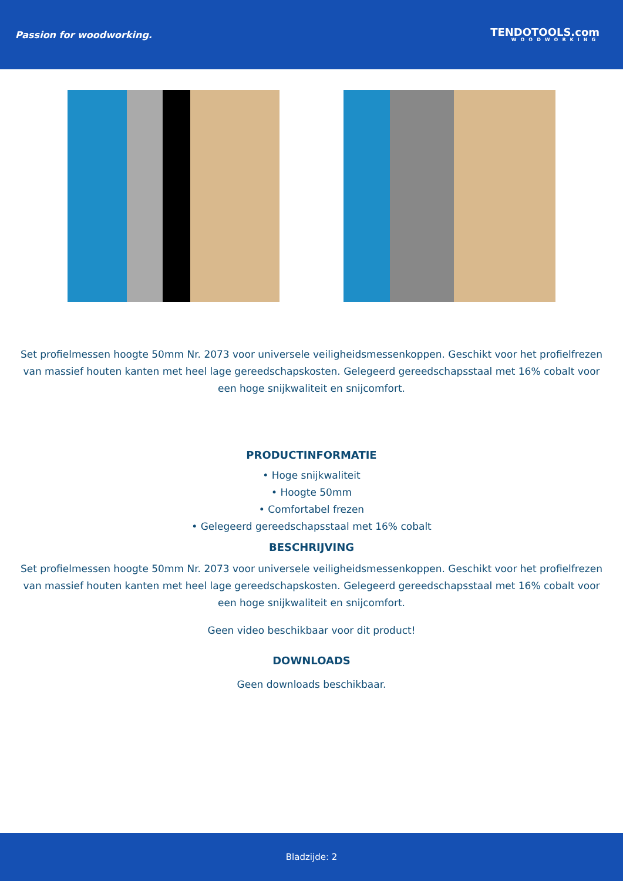Passion for woodworking.
TENDOTOOLS.com
WOODWORKING
Set profielmessen hoogte 50mm Nr. 2073 voor universele veiligheidsmessenkoppen. Geschikt voor het profielfrezen van massief houten kanten met heel lage gereedschapskosten. Gelegeerd gereedschapsstaal met 16% cobalt voor een hoge snijkwaliteit en snijcomfort.
PRODUCTINFORMATIE
• Hoge snijkwaliteit
• Hoogte 50mm
• Comfortabel frezen
• Gelegeerd gereedschapsstaal met 16% cobalt
BESCHRIJVING
Set profielmessen hoogte 50mm Nr. 2073 voor universele veiligheidsmessenkoppen. Geschikt voor het profielfrezen van massief houten kanten met heel lage gereedschapskosten. Gelegeerd gereedschapsstaal met 16% cobalt voor een hoge snijkwaliteit en snijcomfort.
Geen video beschikbaar voor dit product!
DOWNLOADS
Geen downloads beschikbaar.
Bladzijde: 2